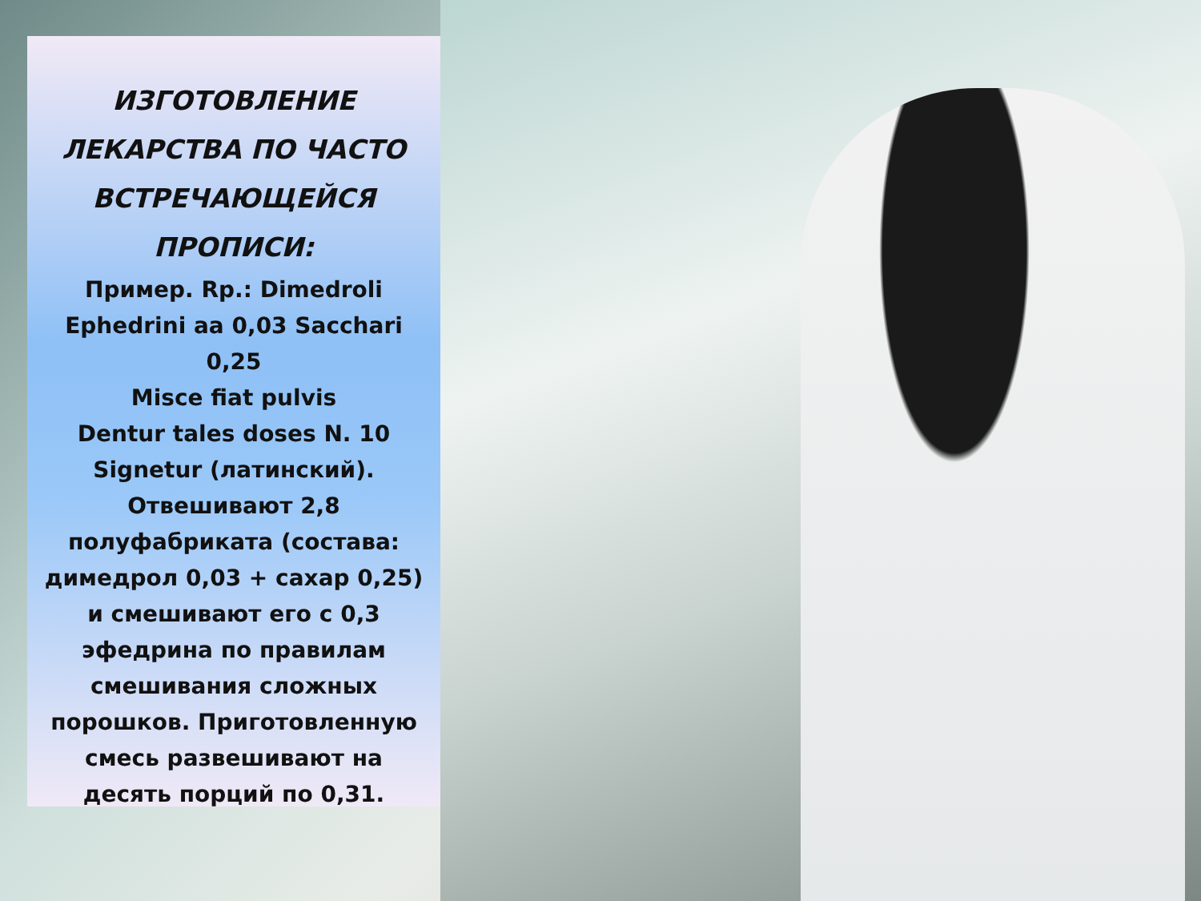ИЗГОТОВЛЕНИЕ ЛЕКАРСТВА ПО ЧАСТО ВСТРЕЧАЮЩЕЙСЯ ПРОПИСИ:
Пример. Rp.: Dimedroli Ephedrini aa 0,03 Sacchari 0,25
Misce fiat pulvis
Dentur tales doses N. 10
Signetur (латинский).
Отвешивают 2,8 полуфабриката (состава: димедрол 0,03 + сахар 0,25) и смешивают его с 0,3 эфедрина по правилам смешивания сложных порошков. Приготовленную смесь развешивают на десять порций по 0,31.